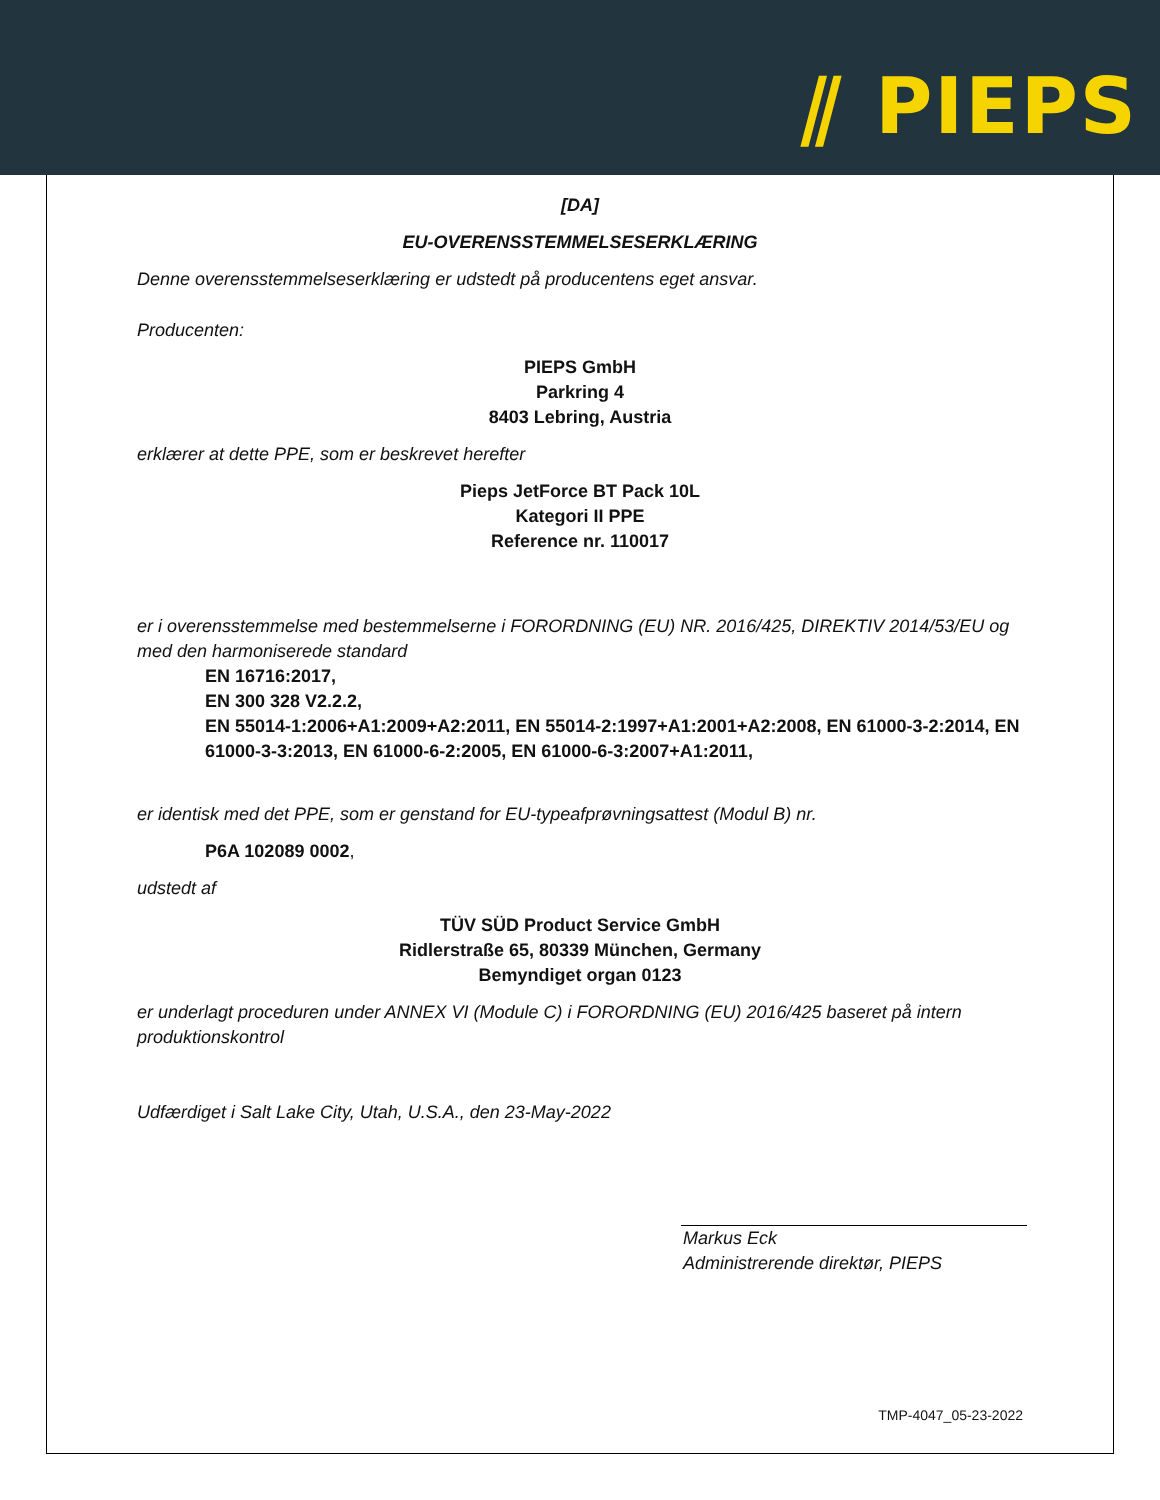⫽ PIEPS
[DA]
EU-OVERENSSTEMMELSESERKLÆRING
Denne overensstemmelseserklæring er udstedt på producentens eget ansvar.
Producenten:
PIEPS GmbH
Parkring 4
8403 Lebring, Austria
erklærer at dette PPE, som er beskrevet herefter
Pieps JetForce BT Pack 10L
Kategori II PPE
Reference nr. 110017
er i overensstemmelse med bestemmelserne i FORORDNING (EU) NR. 2016/425, DIREKTIV 2014/53/EU og med den harmoniserede standard
EN 16716:2017,
EN 300 328 V2.2.2,
EN 55014-1:2006+A1:2009+A2:2011, EN 55014-2:1997+A1:2001+A2:2008, EN 61000-3-2:2014, EN 61000-3-3:2013, EN 61000-6-2:2005, EN 61000-6-3:2007+A1:2011,
er identisk med det PPE, som er genstand for EU-typeafprøvningsattest (Modul B) nr.
P6A 102089 0002,
udstedt af
TÜV SÜD Product Service GmbH
Ridlerstraße 65, 80339 München, Germany
Bemyndiget organ 0123
er underlagt proceduren under ANNEX VI (Module C) i FORORDNING (EU) 2016/425 baseret på intern produktionskontrol
Udfærdiget i Salt Lake City, Utah, U.S.A., den 23-May-2022
Markus Eck
Administrerende direktør, PIEPS
TMP-4047_05-23-2022